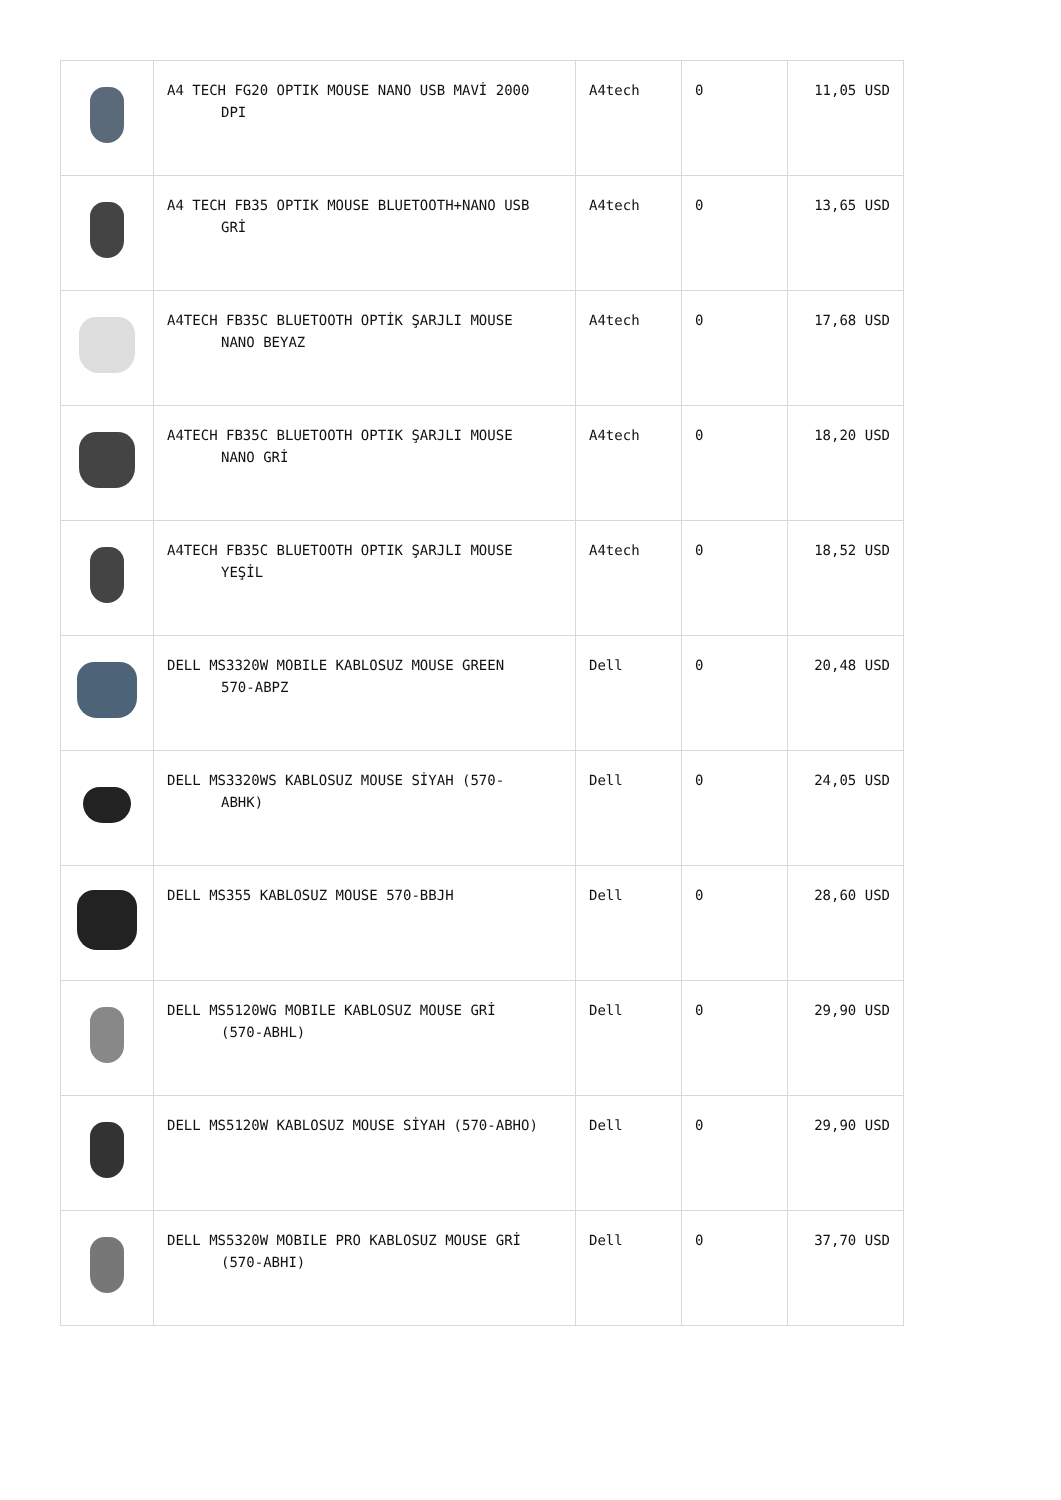| | A4 TECH FG20 OPTIK MOUSE NANO USB MAVİ 2000 DPI | A4tech | 0 | 11,05 USD |
| | A4 TECH FB35 OPTIK MOUSE BLUETOOTH+NANO USB GRİ | A4tech | 0 | 13,65 USD |
| | A4TECH FB35C BLUETOOTH OPTİK ŞARJLI MOUSE NANO BEYAZ | A4tech | 0 | 17,68 USD |
| | A4TECH FB35C BLUETOOTH OPTIK ŞARJLI MOUSE NANO GRİ | A4tech | 0 | 18,20 USD |
| | A4TECH FB35C BLUETOOTH OPTIK ŞARJLI MOUSE YEŞİL | A4tech | 0 | 18,52 USD |
| | DELL MS3320W MOBILE KABLOSUZ MOUSE GREEN 570-ABPZ | Dell | 0 | 20,48 USD |
| | DELL MS3320WS KABLOSUZ MOUSE SİYAH (570- ABHK) | Dell | 0 | 24,05 USD |
| | DELL MS355 KABLOSUZ MOUSE 570-BBJH | Dell | 0 | 28,60 USD |
| | DELL MS5120WG MOBILE KABLOSUZ MOUSE GRİ (570-ABHL) | Dell | 0 | 29,90 USD |
| | DELL MS5120W KABLOSUZ MOUSE SİYAH (570-ABHO) | Dell | 0 | 29,90 USD |
| | DELL MS5320W MOBILE PRO KABLOSUZ MOUSE GRİ (570-ABHI) | Dell | 0 | 37,70 USD |